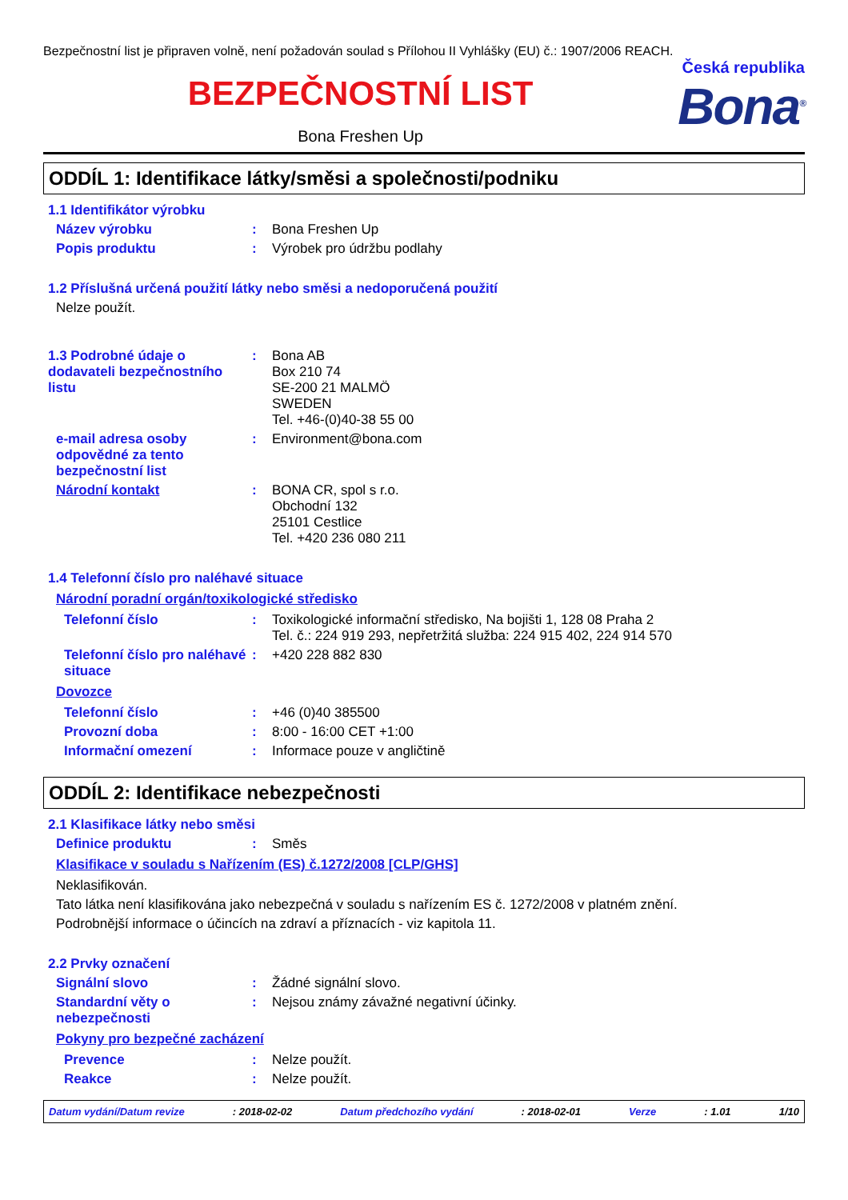Bezpečnostní list je připraven volně, není požadován soulad s Přílohou II Vyhlášky (EU) č.: 1907/2006 REACH.
BEZPEČNOSTNÍ LIST
Bona Freshen Up
Česká republika
Bona<sup>®</sup>
ODDÍL 1: Identifikace látky/směsi a společnosti/podniku
1.1 Identifikátor výrobku
Název výrobku : Bona Freshen Up
Popis produktu : Výrobek pro údržbu podlahy
1.2 Příslušná určená použití látky nebo směsi a nedoporučená použití
Nelze použít.
1.3 Podrobné údaje o dodavateli bezpečnostního listu
: Bona AB
Box 210 74
SE-200 21 MALMÖ
SWEDEN
Tel. +46-(0)40-38 55 00
e-mail adresa osoby odpovědné za tento bezpečnostní list
: Environment@bona.com
Národní kontakt : BONA CR, spol s r.o.
Obchodní 132
25101 Cestlice
Tel. +420 236 080 211
1.4 Telefonní číslo pro naléhavé situace
Národní poradní orgán/toxikologické středisko
Telefonní číslo : Toxikologické informační středisko, Na bojišti 1, 128 08 Praha 2
Tel. č.: 224 919 293, nepřetržitá služba: 224 915 402, 224 914 570
Telefonní číslo pro naléhavé situace
: +420 228 882 830
Dovozce
Telefonní číslo : +46 (0)40 385500
Provozní doba : 8:00 - 16:00 CET +1:00
Informační omezení : Informace pouze v angličtině
ODDÍL 2: Identifikace nebezpečnosti
2.1 Klasifikace látky nebo směsi
Definice produktu : Směs
Klasifikace v souladu s Nařízením (ES) č.1272/2008 [CLP/GHS]
Neklasifikován.
Tato látka není klasifikována jako nebezpečná v souladu s nařízením ES č. 1272/2008 v platném znění.
Podrobnější informace o účincích na zdraví a příznacích - viz kapitola 11.
2.2 Prvky označení
Signální slovo : Žádné signální slovo.
Standardní věty o nebezpečnosti
: Nejsou známy závažné negativní účinky.
Pokyny pro bezpečné zacházení
Prevence : Nelze použít.
Reakce : Nelze použít.
Datum vydání/Datum revize : 2018-02-02 Datum předchozího vydání : 2018-02-01 Verze : 1.01 1/10